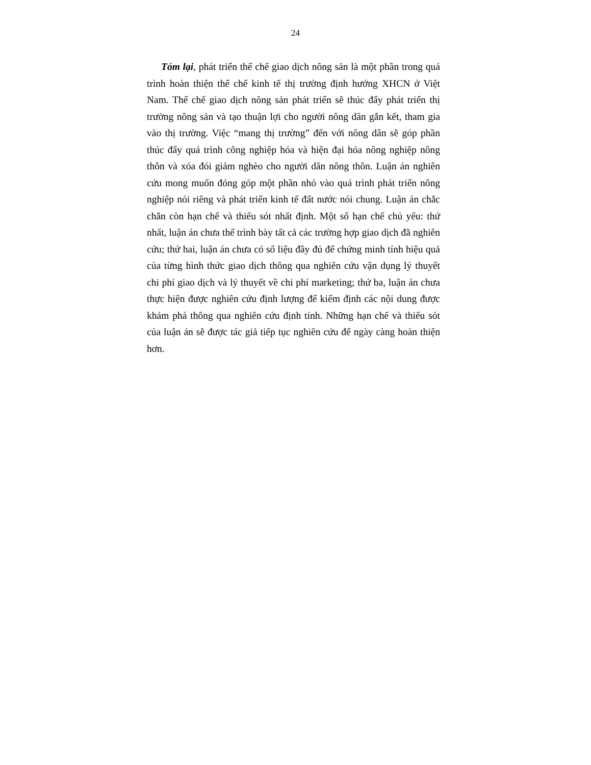24
Tóm lại, phát triển thể chế giao dịch nông sản là một phần trong quá trình hoàn thiện thể chế kinh tế thị trường định hướng XHCN ở Việt Nam. Thể chế giao dịch nông sản phát triển sẽ thúc đẩy phát triển thị trường nông sản và tạo thuận lợi cho người nông dân gắn kết, tham gia vào thị trường. Việc “mang thị trường” đến với nông dân sẽ góp phần thúc đẩy quá trình công nghiệp hóa và hiện đại hóa nông nghiệp nông thôn và xóa đói giảm nghèo cho người dân nông thôn. Luận án nghiên cứu mong muốn đóng góp một phần nhỏ vào quá trình phát triển nông nghiệp nói riêng và phát triển kinh tế đất nước nói chung. Luận án chắc chắn còn hạn chế và thiếu sót nhất định. Một số hạn chế chủ yếu: thứ nhất, luận án chưa thể trình bày tất cả các trường hợp giao dịch đã nghiên cứu; thứ hai, luận án chưa có số liệu đầy đủ để chứng minh tính hiệu quả của từng hình thức giao dịch thông qua nghiên cứu vận dụng lý thuyết chi phí giao dịch và lý thuyết về chi phí marketing; thứ ba, luận án chưa thực hiện được nghiên cứu định lượng để kiểm định các nội dung được khám phá thông qua nghiên cứu định tính. Những hạn chế và thiếu sót của luận án sẽ được tác giả tiếp tục nghiên cứu để ngày càng hoàn thiện hơn.